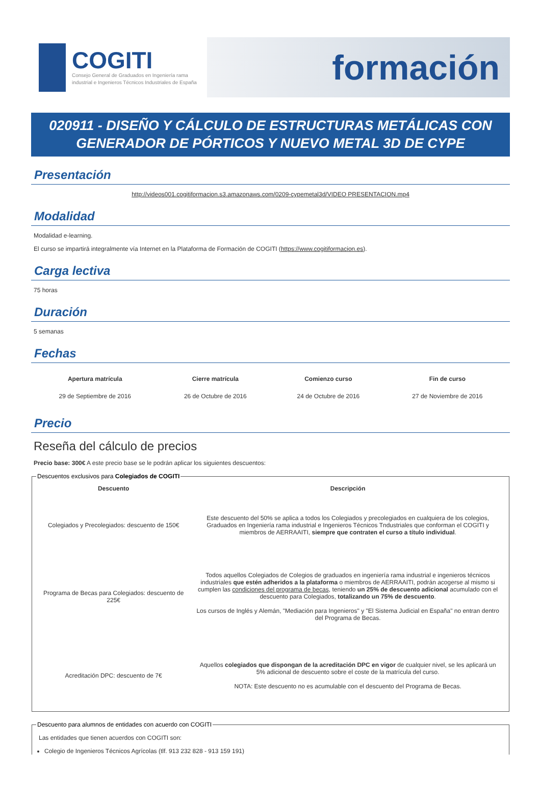COGITI
Consejo General de Graduados en Ingeniería rama industrial e Ingenieros Técnicos Industriales de España
formación
020911 - DISEÑO Y CÁLCULO DE ESTRUCTURAS METÁLICAS CON GENERADOR DE PÓRTICOS Y NUEVO METAL 3D DE CYPE
Presentación
http://videos001.cogitiformacion.s3.amazonaws.com/0209-cypemetal3d/VIDEO PRESENTACION.mp4
Modalidad
Modalidad e-learning.
El curso se impartirá integralmente vía Internet en la Plataforma de Formación de COGITI (https://www.cogitiformacion.es).
Carga lectiva
75 horas
Duración
5 semanas
Fechas
| Apertura matrícula | Cierre matrícula | Comienzo curso | Fin de curso |
| --- | --- | --- | --- |
| 29 de Septiembre de 2016 | 26 de Octubre de 2016 | 24 de Octubre de 2016 | 27 de Noviembre de 2016 |
Precio
Reseña del cálculo de precios
Precio base: 300€ A este precio base se le podrán aplicar los siguientes descuentos:
Descuentos exclusivos para Colegiados de COGITI
| Descuento | Descripción |
| --- | --- |
| Colegiados y Precolegiados: descuento de 150€ | Este descuento del 50% se aplica a todos los Colegiados y precolegiados en cualquiera de los colegios, Graduados en Ingeniería rama industrial e Ingenieros Técnicos Tndustriales que conforman el COGITI y miembros de AERRAAITI, siempre que contraten el curso a título individual . |
| Programa de Becas para Colegiados: descuento de 225€ | Todos aquellos Colegiados de Colegios de graduados en ingeniería rama industrial e ingenieros técnicos industriales que estén adheridos a la plataforma o miembros de AERRAAITI, podrán acogerse al mismo si cumplen las condiciones del programa de becas , teniendo un 25% de descuento adicional acumulado con el descuento para Colegiados, totalizando un 75% de descuento . Los cursos de Inglés y Alemán, "Mediación para Ingenieros" y "El Sistema Judicial en España" no entran dentro del Programa de Becas. |
| Acreditación DPC: descuento de 7€ | Aquellos colegiados que dispongan de la acreditación DPC en vigor de cualquier nivel, se les aplicará un 5% adicional de descuento sobre el coste de la matrícula del curso. NOTA: Este descuento no es acumulable con el descuento del Programa de Becas. |
Descuento para alumnos de entidades con acuerdo con COGITI
Las entidades que tienen acuerdos con COGITI son:
Colegio de Ingenieros Técnicos Agrícolas (tlf. 913 232 828 - 913 159 191)